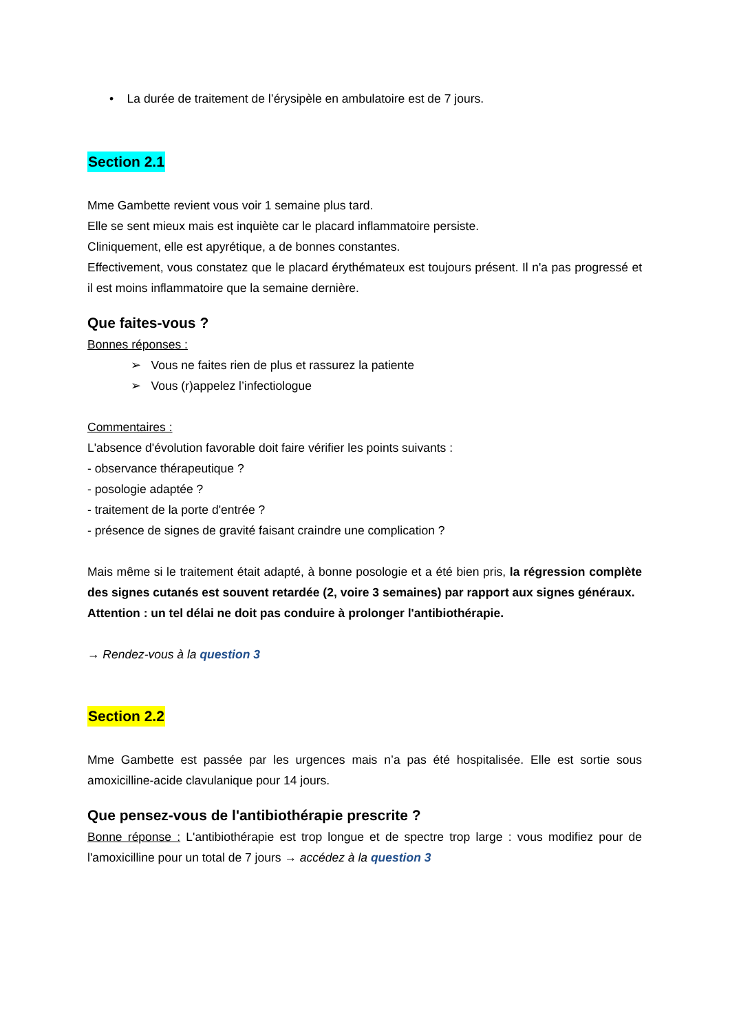• La durée de traitement de l’érysipèle en ambulatoire est de 7 jours.
Section 2.1
Mme Gambette revient vous voir 1 semaine plus tard.
Elle se sent mieux mais est inquiète car le placard inflammatoire persiste.
Cliniquement, elle est apyrétique, a de bonnes constantes.
Effectivement, vous constatez que le placard érythémateux est toujours présent. Il n'a pas progressé et il est moins inflammatoire que la semaine dernière.
Que faites-vous ?
Bonnes réponses :
➢ Vous ne faites rien de plus et rassurez la patiente
➢ Vous (r)appelez l’infectiologue
Commentaires :
L'absence d'évolution favorable doit faire vérifier les points suivants :
- observance thérapeutique ?
- posologie adaptée ?
- traitement de la porte d'entrée ?
- présence de signes de gravité faisant craindre une complication ?
Mais même si le traitement était adapté, à bonne posologie et a été bien pris, la régression complète des signes cutanés est souvent retardée (2, voire 3 semaines) par rapport aux signes généraux.
Attention : un tel délai ne doit pas conduire à prolonger l'antibiothérapie.
→ Rendez-vous à la question 3
Section 2.2
Mme Gambette est passée par les urgences mais n’a pas été hospitalisée. Elle est sortie sous amoxicilline-acide clavulanique pour 14 jours.
Que pensez-vous de l'antibiothérapie prescrite ?
Bonne réponse : L'antibiothérapie est trop longue et de spectre trop large : vous modifiez pour de l'amoxicilline pour un total de 7 jours → accédez à la question 3